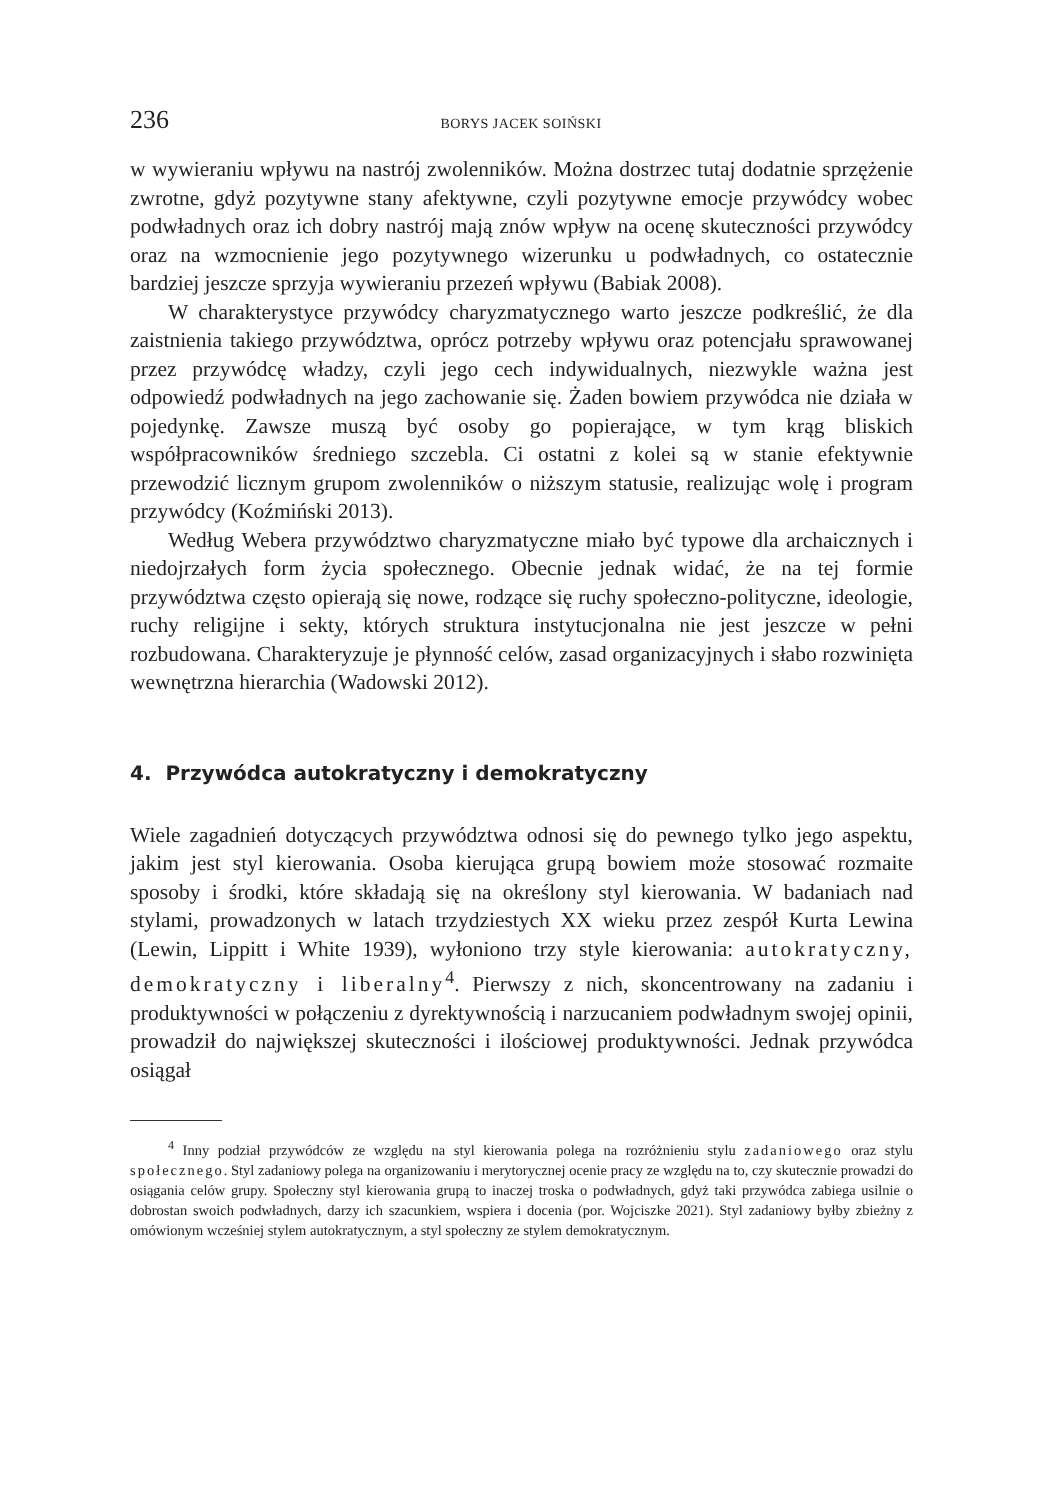236 BORYS JACEK SOIŃSKI
w wywieraniu wpływu na nastrój zwolenników. Można dostrzec tutaj dodatnie sprzężenie zwrotne, gdyż pozytywne stany afektywne, czyli pozytywne emocje przywódcy wobec podwładnych oraz ich dobry nastrój mają znów wpływ na ocenę skuteczności przywódcy oraz na wzmocnienie jego pozytywnego wizerunku u podwładnych, co ostatecznie bardziej jeszcze sprzyja wywieraniu przezeń wpływu (Babiak 2008).
W charakterystyce przywódcy charyzmatycznego warto jeszcze podkreślić, że dla zaistnienia takiego przywództwa, oprócz potrzeby wpływu oraz potencjału sprawowanej przez przywódcę władzy, czyli jego cech indywidualnych, niezwykle ważna jest odpowiedź podwładnych na jego zachowanie się. Żaden bowiem przywódca nie działa w pojedynkę. Zawsze muszą być osoby go popierające, w tym krąg bliskich współpracowników średniego szczebla. Ci ostatni z kolei są w stanie efektywnie przewodzić licznym grupom zwolenników o niższym statusie, realizując wolę i program przywódcy (Koźmiński 2013).
Według Webera przywództwo charyzmatyczne miało być typowe dla archaicznych i niedojrzałych form życia społecznego. Obecnie jednak widać, że na tej formie przywództwa często opierają się nowe, rodzące się ruchy społeczno-polityczne, ideologie, ruchy religijne i sekty, których struktura instytucjonalna nie jest jeszcze w pełni rozbudowana. Charakteryzuje je płynność celów, zasad organizacyjnych i słabo rozwinięta wewnętrzna hierarchia (Wadowski 2012).
4. Przywódca autokratyczny i demokratyczny
Wiele zagadnień dotyczących przywództwa odnosi się do pewnego tylko jego aspektu, jakim jest styl kierowania. Osoba kierująca grupą bowiem może stosować rozmaite sposoby i środki, które składają się na określony styl kierowania. W badaniach nad stylami, prowadzonych w latach trzydziestych XX wieku przez zespół Kurta Lewina (Lewin, Lippitt i White 1939), wyłoniono trzy style kierowania: autokratyczny, demokratyczny i liberalny<sup>4</sup>. Pierwszy z nich, skoncentrowany na zadaniu i produktywności w połączeniu z dyrektywnością i narzucaniem podwładnym swojej opinii, prowadził do największej skuteczności i ilościowej produktywności. Jednak przywódca osiągał
<sup>4</sup> Inny podział przywódców ze względu na styl kierowania polega na rozróżnieniu stylu zadaniowego oraz stylu społecznego. Styl zadaniowy polega na organizowaniu i merytorycznej ocenie pracy ze względu na to, czy skutecznie prowadzi do osiągania celów grupy. Społeczny styl kierowania grupą to inaczej troska o podwładnych, gdyż taki przywódca zabiega usilnie o dobrostan swoich podwładnych, darzy ich szacunkiem, wspiera i docenia (por. Wojciszke 2021). Styl zadaniowy byłby zbieżny z omówionym wcześniej stylem autokratycznym, a styl społeczny ze stylem demokratycznym.